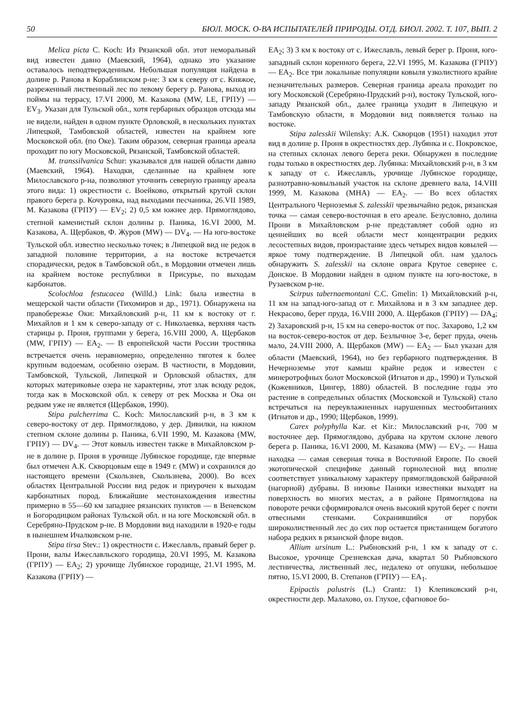50 БЮЛ. МОСК. О-ВА ИСПЫТАТЕЛЕЙ ПРИРОДЫ. ОТД. БИОЛ. 2002. Т. 107, ВЫП. 2
Melica picta C. Koch: Из Рязанской обл. этот неморальный вид известен давно (Маевский, 1964), однако это указание оставалось неподтвержденным. Небольшая популяция найдена в долине р. Ранова в Кораблинском р-не: 3 км к северу от с. Княжое, разреженный лиственный лес по левому берегу р. Ранова, выход из поймы на террасу, 17.VI 2000, М. Казакова (MW, LE, ГРПУ) — EV<sub>3</sub>. Указан для Тульской обл., хотя гербарных образцов отсюда мы не видели, найден в одном пункте Орловской, в нескольких пунктах Липецкой, Тамбовской областей, известен на крайнем юге Московской обл. (по Оке). Таким образом, северная граница ареала проходит по югу Московской, Рязанской, Тамбовской областей.
M. transsilvanica Schur: указывался для нашей области давно (Маевский, 1964). Находки, сделанные на крайнем юге Милославского р-на, позволяют уточнить северную границу ареала этого вида: 1) окрестности с. Воейково, открытый крутой склон правого берега р. Кочуровка, над выходами песчаника, 26.VII 1989, М. Казакова (ГРПУ) — EV<sub>2</sub>; 2) 0,5 км южнее дер. Прямоглядово, степной каменистый склон долины р. Паника, 16.VI 2000, М. Казакова, А. Щербаков, Ф. Журов (MW) — DV<sub>4</sub>. — На юго-востоке Тульской обл. известно несколько точек; в Липецкой вид не редок в западной половине территории, а на востоке встречается спорадически, редок в Тамбовской обл., в Мордовии отмечен лишь на крайнем востоке республики в Присурье, по выходам карбонатов.
Scolochloa festucacea (Willd.) Link: была известна в мещерской части области (Тихомиров и др., 1971). Обнаружена на правобережье Оки: Михайловский р-н, 11 км к востоку от г. Михайлов и 1 км к северо-западу от с. Николаевка, верхняя часть старицы р. Проня, группами у берега, 16.VIII 2000, А. Щербаков (MW, ГРПУ) — EA<sub>2</sub>. — В европейской части России тростянка встречается очень неравномерно, определенно тяготея к более крупным водоемам, особенно озерам. В частности, в Мордовии, Тамбовской, Тульской, Липецкой и Орловской областях, для которых материковые озера не характерны, этот злак всюду редок, тогда как в Московской обл. к северу от рек Москва и Ока он редким уже не является (Щербаков, 1990).
Stipa pulcherrima C. Koch: Милославский р-н, в 3 км к северо-востоку от дер. Прямоглядово, у дер. Дивилки, на южном степном склоне долины р. Паника, 6.VII 1990, М. Казакова (MW, ГРПУ) — DV<sub>4</sub>. — Этот ковыль известен также в Михайловском р-не в долине р. Проня в урочище Лубянское городище, где впервые был отмечен А.К. Скворцовым еще в 1949 г. (MW) и сохранился до настоящего времени (Скользнев, Скользнева, 2000). Во всех областях Центральной России вид редок и приурочен к выходам карбонатных пород. Ближайшие местонахождения известны примерно в 55—60 км западнее рязанских пунктов — в Веневском и Богородицком районах Тульской обл. и на юге Московской обл. в Серебряно-Прудском р-не. В Мордовии вид находили в 1920-е годы в нынешнем Ичалковском р-не.
Stipa tirsa Stev.: 1) окрестности с. Ижеславль, правый берег р. Прони, валы Ижеславльского городища, 20.VI 1995, М. Казакова (ГРПУ) — EA<sub>2</sub>; 2) урочище Лубянское городище, 21.VI 1995, М. Казакова (ГРПУ) —
EA<sub>2</sub>; 3) 3 км к востоку от с. Ижеславль, левый берег р. Проня, юго-западный склон коренного берега, 22.VI 1995, М. Казакова (ГРПУ) — EA<sub>2</sub>. Все три локальные популяции ковыля узколистного крайне незначительных размеров. Северная граница ареала проходит по югу Московской (Серебряно-Прудский р-н), востоку Тульской, юго-западу Рязанской обл., далее граница уходит в Липецкую и Тамбовскую области, в Мордовии вид появляется только на востоке.
Stipa zalesskii Wilensky: А.К. Скворцов (1951) находил этот вид в долине р. Проня в окрестностях дер. Лубянка и с. Покровское, на степных склонах левого берега реки. Обнаружен в последние годы только в окрестностях дер. Лубянка: Михайловский р-н, в 3 км к западу от с. Ижеславль, урочище Лубянское городище, разнотравно-ковыльный участок на склоне древнего вала, 14.VIII 1999, М. Казакова (MHA) — EA<sub>2</sub>. — Во всех областях Центрального Черноземья S. zalesskii чрезвычайно редок, рязанская точка — самая северо-восточная в его ареале. Безусловно, долина Прони в Михайловском р-не представляет собой одно из ценнейших во всей области мест концентрации редких лесостепных видов, произрастание здесь четырех видов ковылей — яркое тому подтверждение. В Липецкой обл. нам удалось обнаружить S. zalesskii на склоне оврага Крутое севернее с. Донское. В Мордовии найден в одном пункте на юго-востоке, в Рузаевском р-не.
Scirpus tabernaemontani C.C. Gmelin: 1) Михайловский р-н, 11 км на запад-юго-запад от г. Михайлова и в 3 км западнее дер. Некрасово, берег пруда, 16.VIII 2000, А. Щербаков (ГРПУ) — DA<sub>4</sub>; 2) Захаровский р-н, 15 км на северо-восток от пос. Захарово, 1,2 км на восток-северо-восток от дер. Безлычное 3-е, берег пруда, очень мало, 24.VIII 2000, А. Щербаков (MW) — EA<sub>2</sub> — Был указан для области (Маевский, 1964), но без гербарного подтверждения. В Нечерноземье этот камыш крайне редок и известен с минеротрофных болот Московской (Игнатов и др., 1990) и Тульской (Кожевников, Цингер, 1880) областей. В последние годы это растение в сопредельных областях (Московской и Тульской) стало встречаться на переувлажненных нарушенных местообитаниях (Игнатов и др., 1990; Щербаков, 1999).
Carex polyphylla Kar. et Kir.: Милославский р-н, 700 м восточнее дер. Прямоглядово, дубрава на крутом склоне левого берега р. Паника, 16.VI 2000, М. Казакова (MW) — EV<sub>2</sub>. — Наша находка — самая северная точка в Восточной Европе. По своей экотопической специфике данный горнолесной вид вполне соответствует уникальному характеру прямоглядовской байрачной (нагорной) дубравы. В низовье Паники известняки выходят на поверхность во многих местах, а в районе Прямоглядова на повороте речки сформировался очень высокий крутой берег с почти отвесными стенками. Сохранившийся от порубок широколиственный лес до сих пор остается пристанищем богатого набора редких в рязанской флоре видов.
Allium ursinum L.: Рыбновский р-н, 1 км к западу от с. Высокое, урочище Срезневская дача, квартал 50 Рыбновского лестничества, лиственный лес, недалеко от опушки, небольшое пятно, 15.VI 2000, В. Степанов (ГРПУ) — EA<sub>1</sub>.
Epipactis palustris (L.) Crantz: 1) Клепиковский р-н, окрестности дер. Малахово, оз. Глухое, сфагновое бо-